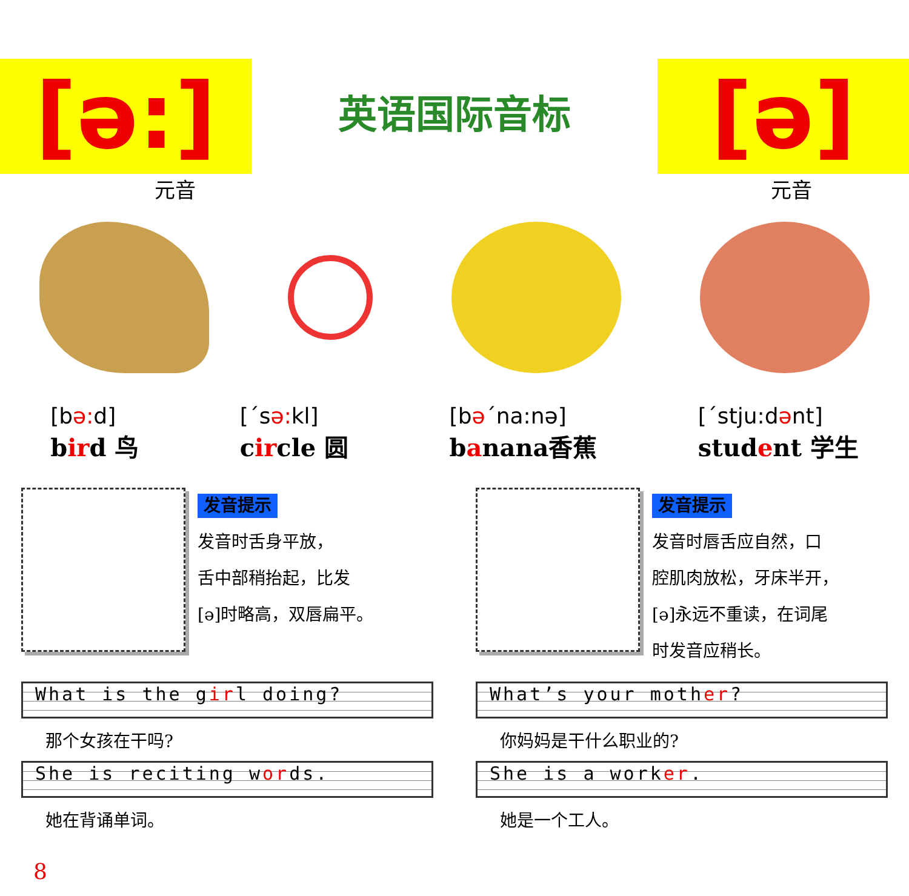[ə:]
英语国际音标
[ə]
元音 元音
[bə: d]
bird 鸟
[ˊsə: kl]
circle 圆
[bəˊna:nə]
banana香蕉
[ˊstju:dənt]
student 学生
发音提示
发音时舌身平放，
舌中部稍抬起，比发
[ə]时略高，双唇扁平。
发音提示
发音时唇舌应自然，口
腔肌肉放松，牙床半开，
[ə]永远不重读，在词尾
时发音应稍长。
What is the girl doing?
那个女孩在干吗?
She is reciting words.
她在背诵单词。
What’s your mother?
你妈妈是干什么职业的?
She is a worker.
她是一个工人。
8